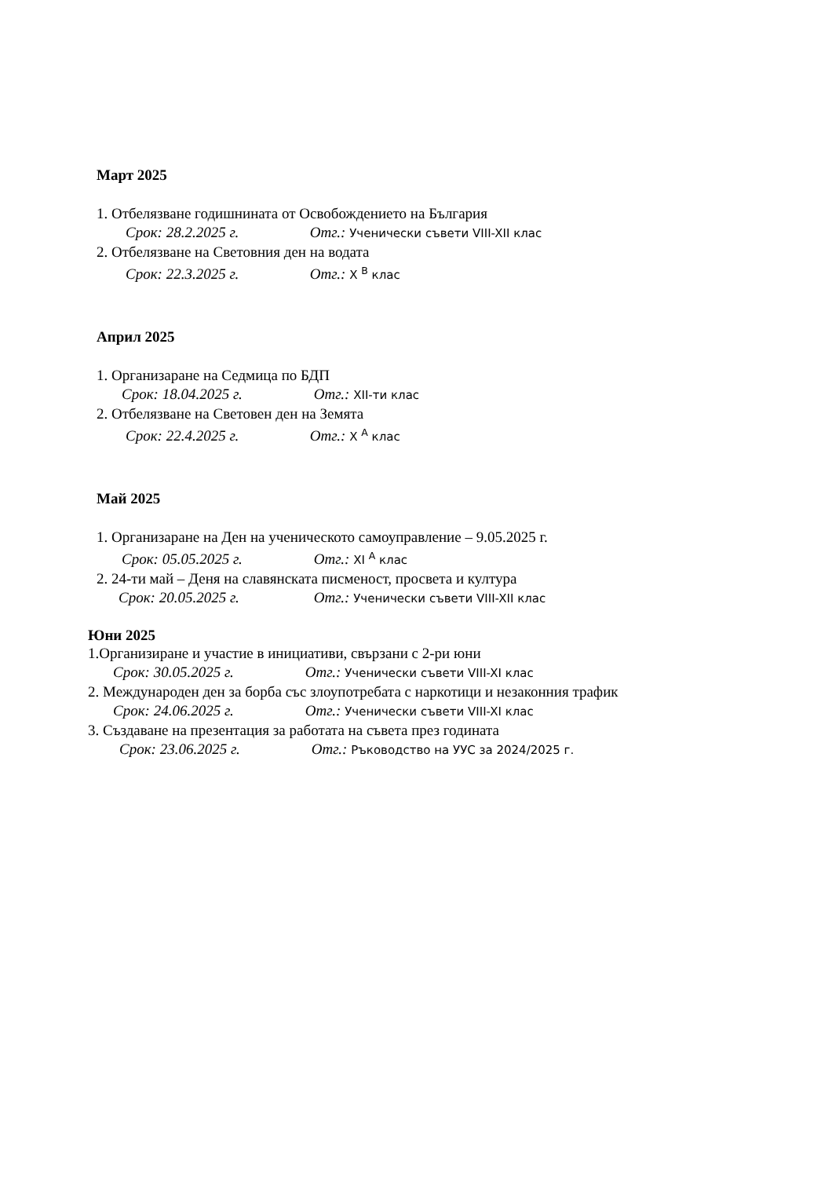Март 2025
1. Отбелязване годишнината от Освобождението на България
Срок: 28.2.2025 г. Отг.: Ученически съвети VIII-XII клас
2. Отбелязване на Световния ден на водата
Срок: 22.3.2025 г. Отг.: X <sup>В</sup> клас
Април 2025
1. Организаране на Седмица по БДП
Срок: 18.04.2025 г. Отг.: XII-ти клас
2. Отбелязване на Световен ден на Земята
Срок: 22.4.2025 г. Отг.: X <sup>А</sup> клас
Май 2025
1. Организаране на Ден на ученическото самоуправление – 9.05.2025 г.
Срок: 05.05.2025 г. Отг.: XI <sup>А</sup> клас
2. 24-ти май – Деня на славянската писменост, просвета и култура
Срок: 20.05.2025 г. Отг.: Ученически съвети VIII-XII клас
Юни 2025
1.Организиране и участие в инициативи, свързани с 2-ри юни
Срок: 30.05.2025 г. Отг.: Ученически съвети VIII-XI клас
2. Международен ден за борба със злоупотребата с наркотици и незаконния трафик
Срок: 24.06.2025 г. Отг.: Ученически съвети VIII-XI клас
3. Създаване на презентация за работата на съвета през годината
Срок: 23.06.2025 г. Отг.: Ръководство на УУС за 2024/2025 г.